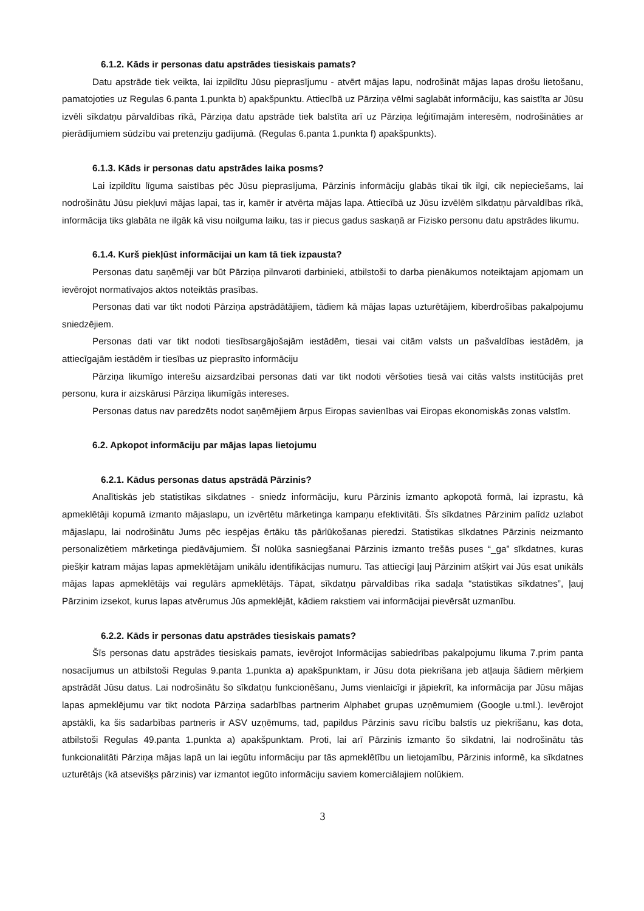6.1.2. Kāds ir personas datu apstrādes tiesiskais pamats?
Datu apstrāde tiek veikta, lai izpildītu Jūsu pieprasījumu - atvērt mājas lapu, nodrošināt mājas lapas drošu lietošanu, pamatojoties uz Regulas 6.panta 1.punkta b) apakšpunktu. Attiecībā uz Pārziņa vēlmi saglabāt informāciju, kas saistīta ar Jūsu izvēli sīkdatņu pārvaldības rīkā, Pārziņa datu apstrāde tiek balstīta arī uz Pārziņa leģitīmajām interesēm, nodrošināties ar pierādījumiem sūdzību vai pretenziju gadījumā. (Regulas 6.panta 1.punkta f) apakšpunkts).
6.1.3. Kāds ir personas datu apstrādes laika posms?
Lai izpildītu līguma saistības pēc Jūsu pieprasījuma, Pārzinis informāciju glabās tikai tik ilgi, cik nepieciešams, lai nodrošinātu Jūsu piekļuvi mājas lapai, tas ir, kamēr ir atvērta mājas lapa. Attiecībā uz Jūsu izvēlēm sīkdatņu pārvaldības rīkā, informācija tiks glabāta ne ilgāk kā visu noilguma laiku, tas ir piecus gadus saskaņā ar Fizisko personu datu apstrādes likumu.
6.1.4. Kurš piekļūst informācijai un kam tā tiek izpausta?
Personas datu saņēmēji var būt Pārziņa pilnvaroti darbinieki, atbilstoši to darba pienākumos noteiktajam apjomam un ievērojot normatīvajos aktos noteiktās prasības.
Personas dati var tikt nodoti Pārziņa apstrādātājiem, tādiem kā mājas lapas uzturētājiem, kiberdrošības pakalpojumu sniedzējiem.
Personas dati var tikt nodoti tiesībsargājošajām iestādēm, tiesai vai citām valsts un pašvaldības iestādēm, ja attiecīgajām iestādēm ir tiesības uz pieprasīto informāciju
Pārziņa likumīgo interešu aizsardzībai personas dati var tikt nodoti vēršoties tiesā vai citās valsts institūcijās pret personu, kura ir aizskārusi Pārziņa likumīgās intereses.
Personas datus nav paredzēts nodot saņēmējiem ārpus Eiropas savienības vai Eiropas ekonomiskās zonas valstīm.
6.2. Apkopot informāciju par mājas lapas lietojumu
6.2.1. Kādus personas datus apstrādā Pārzinis?
Analītiskās jeb statistikas sīkdatnes - sniedz informāciju, kuru Pārzinis izmanto apkopotā formā, lai izprastu, kā apmeklētāji kopumā izmanto mājaslapu, un izvērtētu mārketinga kampaņu efektivitāti. Šīs sīkdatnes Pārzinim palīdz uzlabot mājaslapu, lai nodrošinātu Jums pēc iespējas ērtāku tās pārlūkošanas pieredzi. Statistikas sīkdatnes Pārzinis neizmanto personalizētiem mārketinga piedāvājumiem. Šī nolūka sasniegšanai Pārzinis izmanto trešās puses “_ga” sīkdatnes, kuras piešķir katram mājas lapas apmeklētājam unikālu identifikācijas numuru. Tas attiecīgi ļauj Pārzinim atšķirt vai Jūs esat unikāls mājas lapas apmeklētājs vai regulārs apmeklētājs. Tāpat, sīkdatņu pārvaldības rīka sadaļa “statistikas sīkdatnes”, ļauj Pārzinim izsekot, kurus lapas atvērumus Jūs apmeklējāt, kādiem rakstiem vai informācijai pievērsāt uzmanību.
6.2.2. Kāds ir personas datu apstrādes tiesiskais pamats?
Šīs personas datu apstrādes tiesiskais pamats, ievērojot Informācijas sabiedrības pakalpojumu likuma 7.prim panta nosacījumus un atbilstoši Regulas 9.panta 1.punkta a) apakšpunktam, ir Jūsu dota piekrišana jeb atļauja šādiem mērķiem apstrādāt Jūsu datus. Lai nodrošinātu šo sīkdatņu funkcionēšanu, Jums vienlaicīgi ir jāpiekrīt, ka informācija par Jūsu mājas lapas apmeklējumu var tikt nodota Pārziņa sadarbības partnerim Alphabet grupas uzņēmumiem (Google u.tml.). Ievērojot apstākli, ka šis sadarbības partneris ir ASV uzņēmums, tad, papildus Pārzinis savu rīcību balstīs uz piekrišanu, kas dota, atbilstoši Regulas 49.panta 1.punkta a) apakšpunktam. Proti, lai arī Pārzinis izmanto šo sīkdatni, lai nodrošinātu tās funkcionalitāti Pārziņa mājas lapā un lai iegūtu informāciju par tās apmeklētību un lietojamību, Pārzinis informē, ka sīkdatnes uzturētājs (kā atsevišķs pārzinis) var izmantot iegūto informāciju saviem komerciālajiem nolūkiem.
3